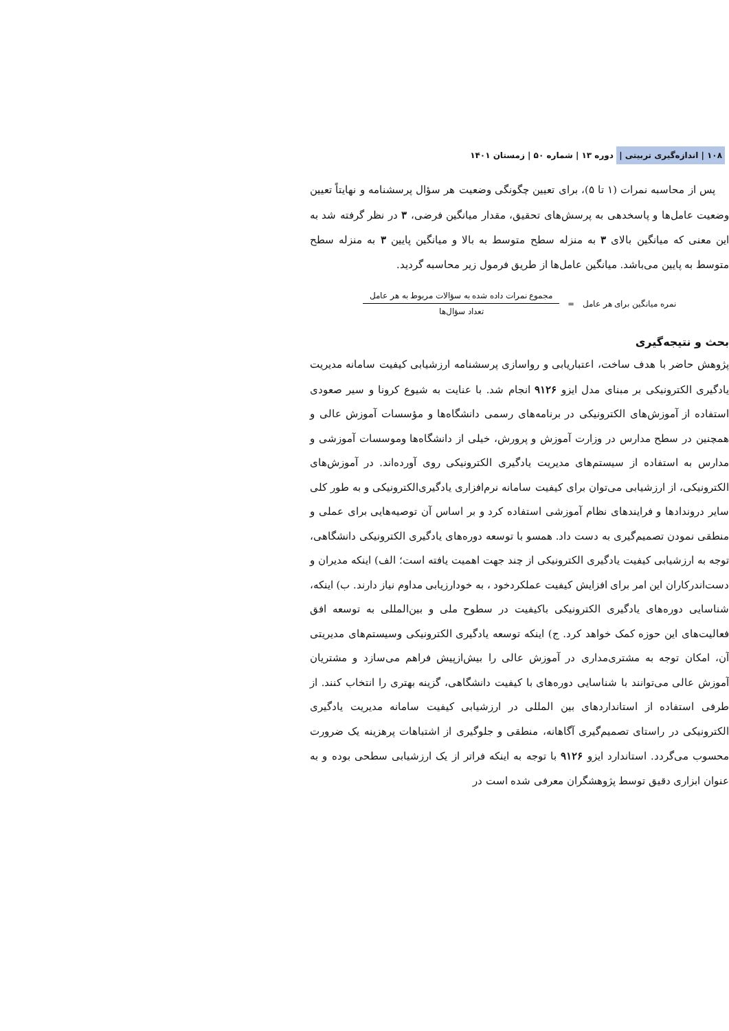۱۰۸ | اندازه‌گیری تربیتی | دوره ۱۳ | شماره ۵۰ | زمستان ۱۴۰۱
پس از محاسبه نمرات (۱ تا ۵)، برای تعیین چگونگی وضعیت هر سؤال پرسشنامه و نهایتاً تعیین وضعیت عامل‌ها و پاسخدهی به پرسش‌های تحقیق، مقدار میانگین فرضی، ۳ در نظر گرفته شد به این معنی که میانگین بالای ۳ به منزله سطح متوسط به بالا و میانگین پایین ۳ به منزله سطح متوسط به پایین می‌باشد. میانگین عامل‌ها از طریق فرمول زیر محاسبه گردید.
نمره میانگین برای هر عامل =
مجموع نمرات داده شده به سؤالات مربوط به هر عامل
تعداد سؤال‌ها
بحث و نتیجه‌گیری
پژوهش حاضر با هدف ساخت، اعتباریابی و رواسازی پرسشنامه ارزشیابی کیفیت سامانه مدیریت یادگیری الکترونیکی بر مبنای مدل ایزو ۹۱۲۶ انجام شد. با عنایت به شیوع کرونا و سیر صعودی استفاده از آموزش‌های الکترونیکی در برنامه‌های رسمی دانشگاه‌ها و مؤسسات آموزش عالی و همچنین در سطح مدارس در وزارت آموزش و پرورش، خیلی از دانشگاه‌ها وموسسات آموزشی و مدارس به استفاده از سیستم‌های مدیریت یادگیری الکترونیکی روی آورده‌اند. در آموزش‌های الکترونیکی، از ارزشیابی می‌توان برای کیفیت سامانه نرم‌افزاری یادگیری‌الکترونیکی و به طور کلی سایر دروندادها و فرایندهای نظام آموزشی استفاده کرد و بر اساس آن توصیه‌هایی برای عملی و منطقی نمودن تصمیم‌گیری به دست داد. همسو با توسعه دوره‌های یادگیری الکترونیکی دانشگاهی، توجه به ارزشیابی کیفیت یادگیری الکترونیکی از چند جهت اهمیت یافته است؛ الف) اینکه مدیران و دست‌اندرکاران این امر برای افزایش کیفیت عملکردخود ، به خودارزیابی مداوم نیاز دارند. ب) اینکه، شناسایی دوره‌های یادگیری الکترونیکی باکیفیت در سطوح ملی و بین‌المللی به توسعه افق فعالیت‌های این حوزه کمک خواهد کرد. ج) اینکه توسعه یادگیری الکترونیکی وسیستم‌های مدیریتی آن، امکان توجه به مشتری‌مداری در آموزش عالی را بیش‌ازپیش فراهم می‌سازد و مشتریان آموزش عالی می‌توانند با شناسایی دوره‌های با کیفیت دانشگاهی، گزینه بهتری را انتخاب کنند. از طرفی استفاده از استانداردهای بین المللی در ارزشیابی کیفیت سامانه مدیریت یادگیری الکترونیکی در راستای تصمیم‌گیری آگاهانه، منطقی و جلوگیری از اشتباهات پرهزینه یک ضرورت محسوب می‌گردد. استاندارد ایزو ۹۱۲۶ با توجه به اینکه فراتر از یک ارزشیابی سطحی بوده و به عنوان ابزاری دقیق توسط پژوهشگران معرفی شده است در